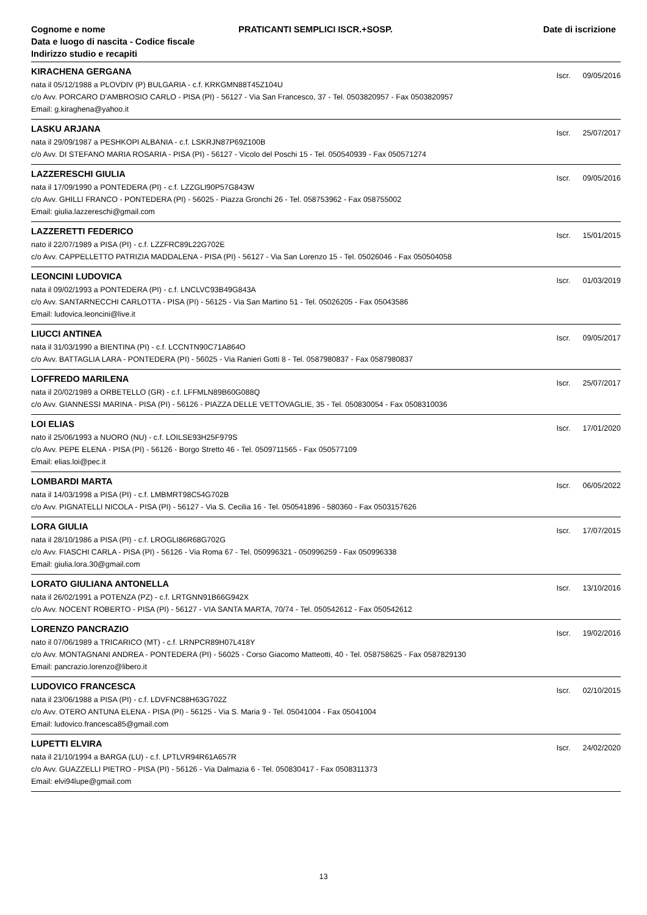Cognome e nome
Data e luogo di nascita - Codice fiscale
Indirizzo studio e recapiti
PRATICANTI SEMPLICI ISCR.+SOSP.
Date di iscrizione
KIRACHENA GERGANA
Iscr. 09/05/2016
nata il 05/12/1988 a PLOVDIV (P) BULGARIA - c.f. KRKGMN88T45Z104U
c/o Avv. PORCARO D'AMBROSIO CARLO - PISA (PI) - 56127 - Via San Francesco, 37 - Tel. 0503820957 - Fax 0503820957
Email: g.kiraghena@yahoo.it
LASKU ARJANA
Iscr. 25/07/2017
nata il 29/09/1987 a PESHKOPI ALBANIA - c.f. LSKRJN87P69Z100B
c/o Avv. DI STEFANO MARIA ROSARIA - PISA (PI) - 56127 - Vicolo del Poschi 15 - Tel. 050540939 - Fax 050571274
LAZZERESCHI GIULIA
Iscr. 09/05/2016
nata il 17/09/1990 a PONTEDERA (PI) - c.f. LZZGLI90P57G843W
c/o Avv. GHILLI FRANCO - PONTEDERA (PI) - 56025 - Piazza Gronchi 26 - Tel. 058753962 - Fax 058755002
Email: giulia.lazzereschi@gmail.com
LAZZERETTI FEDERICO
Iscr. 15/01/2015
nato il 22/07/1989 a PISA (PI) - c.f. LZZFRC89L22G702E
c/o Avv. CAPPELLETTO PATRIZIA MADDALENA - PISA (PI) - 56127 - Via San Lorenzo 15 - Tel. 05026046 - Fax 050504058
LEONCINI LUDOVICA
Iscr. 01/03/2019
nata il 09/02/1993 a PONTEDERA (PI) - c.f. LNCLVC93B49G843A
c/o Avv. SANTARNECCHI CARLOTTA - PISA (PI) - 56125 - Via San Martino 51 - Tel. 05026205 - Fax 05043586
Email: ludovica.leoncini@live.it
LIUCCI ANTINEA
Iscr. 09/05/2017
nata il 31/03/1990 a BIENTINA (PI) - c.f. LCCNTN90C71A864O
c/o Avv. BATTAGLIA LARA - PONTEDERA (PI) - 56025 - Via Ranieri Gotti 8 - Tel. 0587980837 - Fax 0587980837
LOFFREDO MARILENA
Iscr. 25/07/2017
nata il 20/02/1989 a ORBETELLO (GR) - c.f. LFFMLN89B60G088Q
c/o Avv. GIANNESSI MARINA - PISA (PI) - 56126 - PIAZZA DELLE VETTOVAGLIE, 35 - Tel. 050830054 - Fax 0508310036
LOI ELIAS
Iscr. 17/01/2020
nato il 25/06/1993 a NUORO (NU) - c.f. LOILSE93H25F979S
c/o Avv. PEPE ELENA - PISA (PI) - 56126 - Borgo Stretto 46 - Tel. 0509711565 - Fax 050577109
Email: elias.loi@pec.it
LOMBARDI MARTA
Iscr. 06/05/2022
nata il 14/03/1998 a PISA (PI) - c.f. LMBMRT98C54G702B
c/o Avv. PIGNATELLI NICOLA - PISA (PI) - 56127 - Via S. Cecilia 16 - Tel. 050541896 - 580360 - Fax 0503157626
LORA GIULIA
Iscr. 17/07/2015
nata il 28/10/1986 a PISA (PI) - c.f. LROGLI86R68G702G
c/o Avv. FIASCHI CARLA - PISA (PI) - 56126 - Via Roma 67 - Tel. 050996321 - 050996259 - Fax 050996338
Email: giulia.lora.30@gmail.com
LORATO GIULIANA ANTONELLA
Iscr. 13/10/2016
nata il 26/02/1991 a POTENZA (PZ) - c.f. LRTGNN91B66G942X
c/o Avv. NOCENT ROBERTO - PISA (PI) - 56127 - VIA SANTA MARTA, 70/74 - Tel. 050542612 - Fax 050542612
LORENZO PANCRAZIO
Iscr. 19/02/2016
nato il 07/06/1989 a TRICARICO (MT) - c.f. LRNPCR89H07L418Y
c/o Avv. MONTAGNANI ANDREA - PONTEDERA (PI) - 56025 - Corso Giacomo Matteotti, 40 - Tel. 058758625 - Fax 0587829130
Email: pancrazio.lorenzo@libero.it
LUDOVICO FRANCESCA
Iscr. 02/10/2015
nata il 23/06/1988 a PISA (PI) - c.f. LDVFNC88H63G702Z
c/o Avv. OTERO ANTUNA ELENA - PISA (PI) - 56125 - Via S. Maria 9 - Tel. 05041004 - Fax 05041004
Email: ludovico.francesca85@gmail.com
LUPETTI ELVIRA
Iscr. 24/02/2020
nata il 21/10/1994 a BARGA (LU) - c.f. LPTLVR94R61A657R
c/o Avv. GUAZZELLI PIETRO - PISA (PI) - 56126 - Via Dalmazia 6 - Tel. 050830417 - Fax 0508311373
Email: elvi94lupe@gmail.com
13